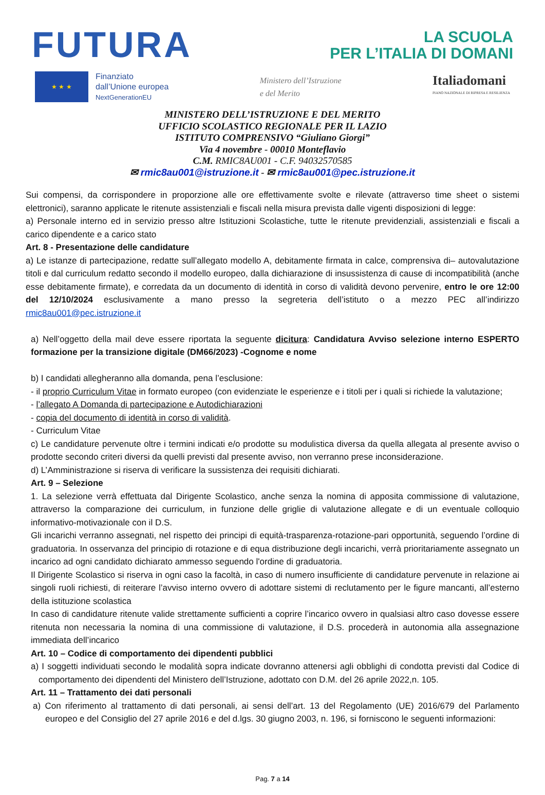FUTURA
LA SCUOLA
PER L’ITALIA DI DOMANI
★ ★ ★
Finanziato
dall’Unione europea
NextGenerationEU
Ministero dell’Istruzione
e del Merito
Italiadomani
PIANO NAZIONALE DI RIPRESA E RESILIENZA
MINISTERO DELL’ISTRUZIONE E DEL MERITO
UFFICIO SCOLASTICO REGIONALE PER IL LAZIO
ISTITUTO COMPRENSIVO “Giuliano Giorgi”
Via 4 novembre - 00010 Monteflavio
C.M. RMIC8AU001 - C.F. 94032570585
✉ rmic8au001@istruzione.it - ✉ rmic8au001@pec.istruzione.it
Sui compensi, da corrispondere in proporzione alle ore effettivamente svolte e rilevate (attraverso time sheet o sistemi elettronici), saranno applicate le ritenute assistenziali e fiscali nella misura prevista dalle vigenti disposizioni di legge:
a) Personale interno ed in servizio presso altre Istituzioni Scolastiche, tutte le ritenute previdenziali, assistenziali e fiscali a carico dipendente e a carico stato
Art. 8 - Presentazione delle candidature
a) Le istanze di partecipazione, redatte sull’allegato modello A, debitamente firmata in calce, comprensiva di– autovalutazione titoli e dal curriculum redatto secondo il modello europeo, dalla dichiarazione di insussistenza di cause di incompatibilità (anche esse debitamente firmate), e corredata da un documento di identità in corso di validità devono pervenire, entro le ore 12:00 del 12/10/2024 esclusivamente a mano presso la segreteria dell’istituto o a mezzo PEC all’indirizzo rmic8au001@pec.istruzione.it
a) Nell’oggetto della mail deve essere riportata la seguente dicitura: Candidatura Avviso selezione interno ESPERTO formazione per la transizione digitale (DM66/2023) -Cognome e nome
b) I candidati allegheranno alla domanda, pena l’esclusione:
- il proprio Curriculum Vitae in formato europeo (con evidenziate le esperienze e i titoli per i quali si richiede la valutazione;
- l’allegato A Domanda di partecipazione e Autodichiarazioni
- copia del documento di identità in corso di validità.
- Curriculum Vitae
c) Le candidature pervenute oltre i termini indicati e/o prodotte su modulistica diversa da quella allegata al presente avviso o prodotte secondo criteri diversi da quelli previsti dal presente avviso, non verranno prese inconsiderazione.
d) L’Amministrazione si riserva di verificare la sussistenza dei requisiti dichiarati.
Art. 9 – Selezione
1. La selezione verrà effettuata dal Dirigente Scolastico, anche senza la nomina di apposita commissione di valutazione, attraverso la comparazione dei curriculum, in funzione delle griglie di valutazione allegate e di un eventuale colloquio informativo-motivazionale con il D.S.
Gli incarichi verranno assegnati, nel rispetto dei principi di equità-trasparenza-rotazione-pari opportunità, seguendo l’ordine di graduatoria. In osservanza del principio di rotazione e di equa distribuzione degli incarichi, verrà prioritariamente assegnato un incarico ad ogni candidato dichiarato ammesso seguendo l'ordine di graduatoria.
Il Dirigente Scolastico si riserva in ogni caso la facoltà, in caso di numero insufficiente di candidature pervenute in relazione ai singoli ruoli richiesti, di reiterare l’avviso interno ovvero di adottare sistemi di reclutamento per le figure mancanti, all’esterno della istituzione scolastica
In caso di candidature ritenute valide strettamente sufficienti a coprire l’incarico ovvero in qualsiasi altro caso dovesse essere ritenuta non necessaria la nomina di una commissione di valutazione, il D.S. procederà in autonomia alla assegnazione immediata dell’incarico
Art. 10 – Codice di comportamento dei dipendenti pubblici
a) I soggetti individuati secondo le modalità sopra indicate dovranno attenersi agli obblighi di condotta previsti dal Codice di comportamento dei dipendenti del Ministero dell’Istruzione, adottato con D.M. del 26 aprile 2022,n. 105.
Art. 11 – Trattamento dei dati personali
a) Con riferimento al trattamento di dati personali, ai sensi dell’art. 13 del Regolamento (UE) 2016/679 del Parlamento europeo e del Consiglio del 27 aprile 2016 e del d.lgs. 30 giugno 2003, n. 196, si forniscono le seguenti informazioni:
Pag. 7 a 14